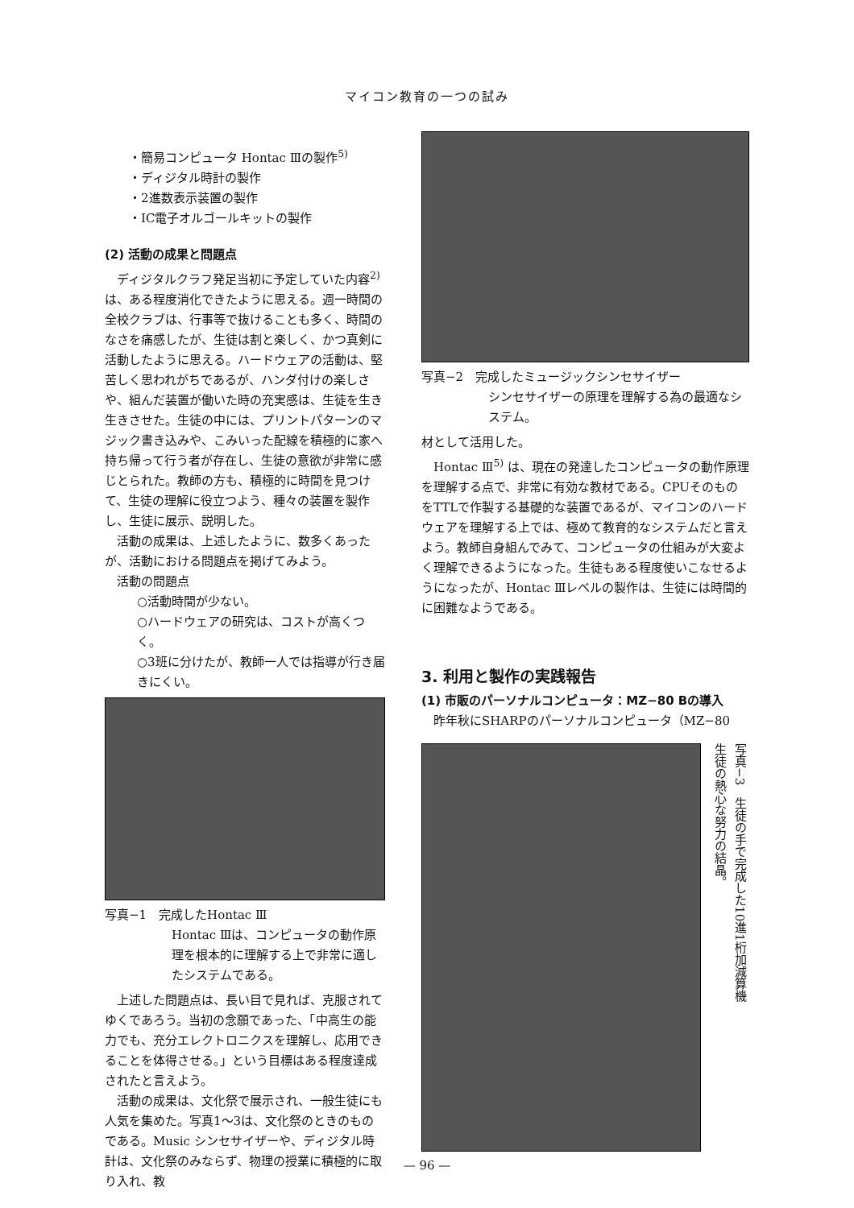マイコン教育の一つの試み
・簡易コンピュータ Hontac Ⅲの製作<sup>5)</sup>
・ディジタル時計の製作
・2進数表示装置の製作
・IC電子オルゴールキットの製作
(2) 活動の成果と問題点
ディジタルクラフ発足当初に予定していた内容<sup>2)</sup>は、ある程度消化できたように思える。週一時間の全校クラブは、行事等で抜けることも多く、時間のなさを痛感したが、生徒は割と楽しく、かつ真剣に活動したように思える。ハードウェアの活動は、堅苦しく思われがちであるが、ハンダ付けの楽しさや、組んだ装置が働いた時の充実感は、生徒を生き生きさせた。生徒の中には、プリントパターンのマジック書き込みや、こみいった配線を積極的に家へ持ち帰って行う者が存在し、生徒の意欲が非常に感じとられた。教師の方も、積極的に時間を見つけて、生徒の理解に役立つよう、種々の装置を製作し、生徒に展示、説明した。
活動の成果は、上述したように、数多くあったが、活動における問題点を掲げてみよう。
活動の問題点
○活動時間が少ない。
○ハードウェアの研究は、コストが高くつく。
○3班に分けたが、教師一人では指導が行き届きにくい。
写真−1　完成したHontac Ⅲ
Hontac Ⅲは、コンピュータの動作原理を根本的に理解する上で非常に適したシステムである。
上述した問題点は、長い目で見れば、克服されてゆくであろう。当初の念願であった、「中高生の能力でも、充分エレクトロニクスを理解し、応用できることを体得させる。」という目標はある程度達成されたと言えよう。
活動の成果は、文化祭で展示され、一般生徒にも人気を集めた。写真1〜3は、文化祭のときのものである。Music シンセサイザーや、ディジタル時計は、文化祭のみならず、物理の授業に積極的に取り入れ、教
写真−2　完成したミュージックシンセサイザー
シンセサイザーの原理を理解する為の最適なシステム。
材として活用した。
Hontac Ⅲ<sup>5)</sup> は、現在の発達したコンピュータの動作原理を理解する点で、非常に有効な教材である。CPUそのものをTTLで作製する基礎的な装置であるが、マイコンのハードウェアを理解する上では、極めて教育的なシステムだと言えよう。教師自身組んでみて、コンピュータの仕組みが大変よく理解できるようになった。生徒もある程度使いこなせるようになったが、Hontac Ⅲレベルの製作は、生徒には時間的に困難なようである。
3. 利用と製作の実践報告
(1) 市販のパーソナルコンピュータ：MZ−80 Bの導入
昨年秋にSHARPのパーソナルコンピュータ（MZ−80
写真−3　生徒の手で完成した10進1桁加減算機
生徒の熱心な努力の結晶。
— 96 —